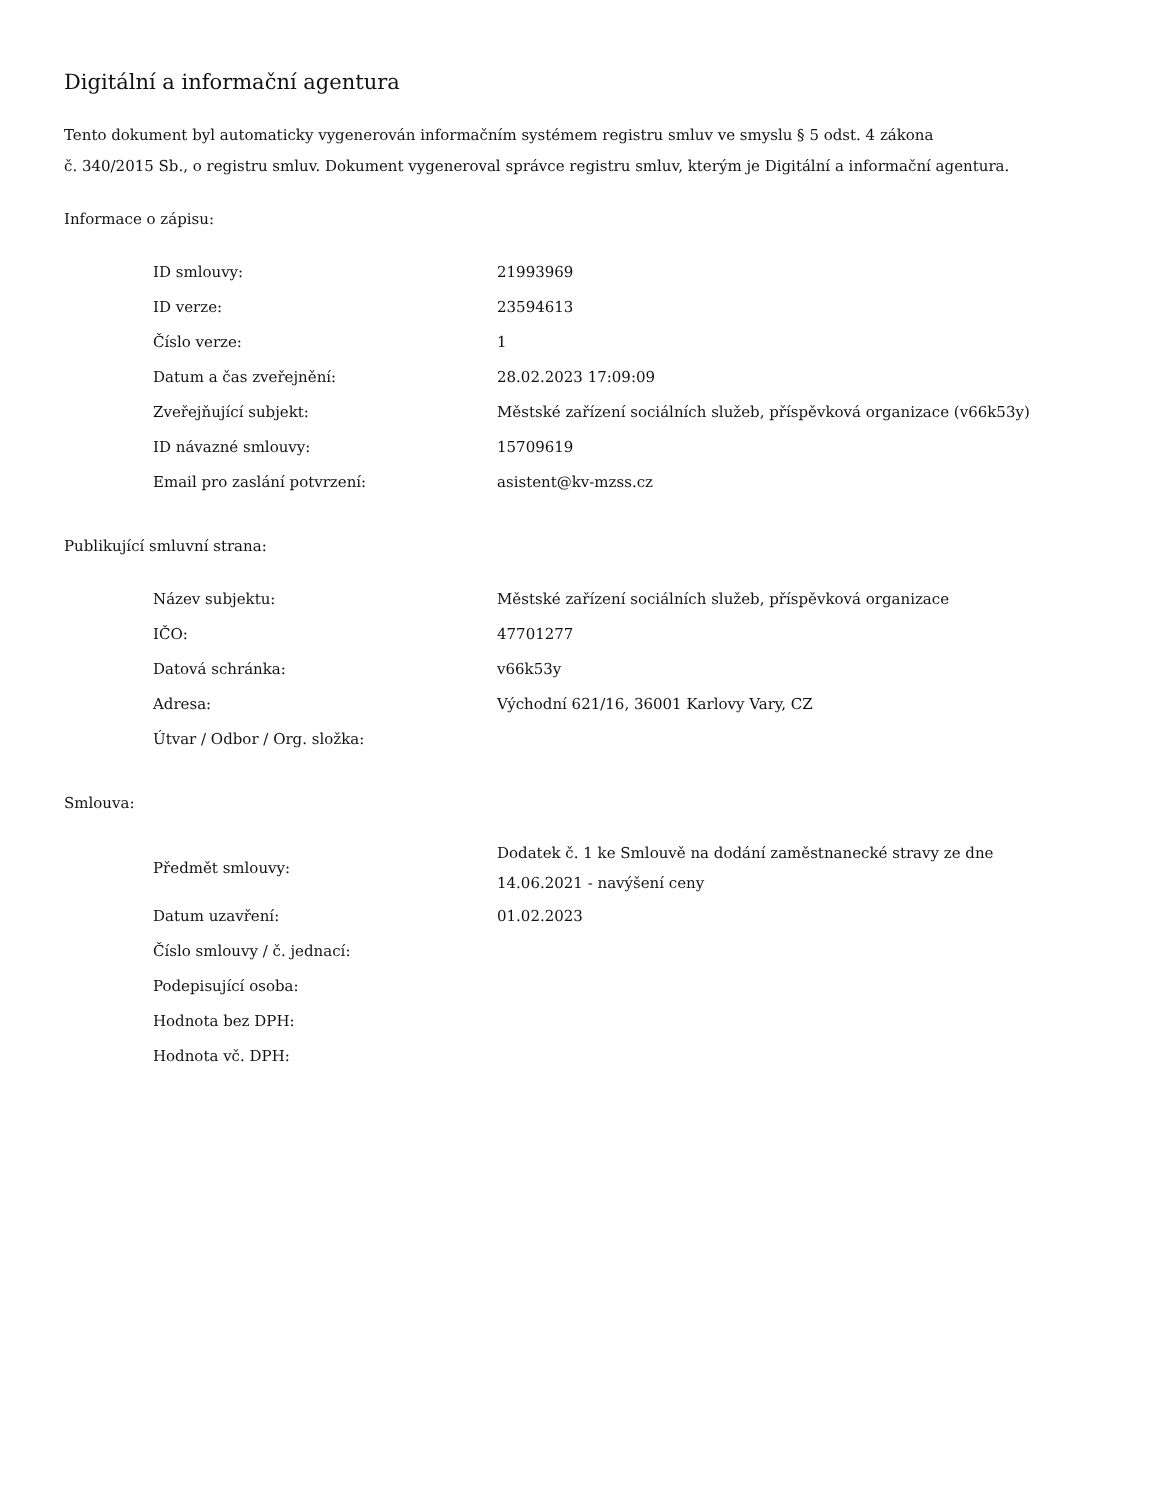Digitální a informační agentura
Tento dokument byl automaticky vygenerován informačním systémem registru smluv ve smyslu § 5 odst. 4 zákona
č. 340/2015 Sb., o registru smluv. Dokument vygeneroval správce registru smluv, kterým je Digitální a informační agentura.
Informace o zápisu:
| ID smlouvy: | 21993969 |
| ID verze: | 23594613 |
| Číslo verze: | 1 |
| Datum a čas zveřejnění: | 28.02.2023 17:09:09 |
| Zveřejňující subjekt: | Městské zařízení sociálních služeb, příspěvková organizace (v66k53y) |
| ID návazné smlouvy: | 15709619 |
| Email pro zaslání potvrzení: | asistent@kv-mzss.cz |
Publikující smluvní strana:
| Název subjektu: | Městské zařízení sociálních služeb, příspěvková organizace |
| IČO: | 47701277 |
| Datová schránka: | v66k53y |
| Adresa: | Východní 621/16, 36001 Karlovy Vary, CZ |
| Útvar / Odbor / Org. složka: | |
Smlouva:
| Předmět smlouvy: | Dodatek č. 1 ke Smlouvě na dodání zaměstnanecké stravy ze dne 14.06.2021 - navýšení ceny |
| Datum uzavření: | 01.02.2023 |
| Číslo smlouvy / č. jednací: | |
| Podepisující osoba: | |
| Hodnota bez DPH: | |
| Hodnota vč. DPH: | |